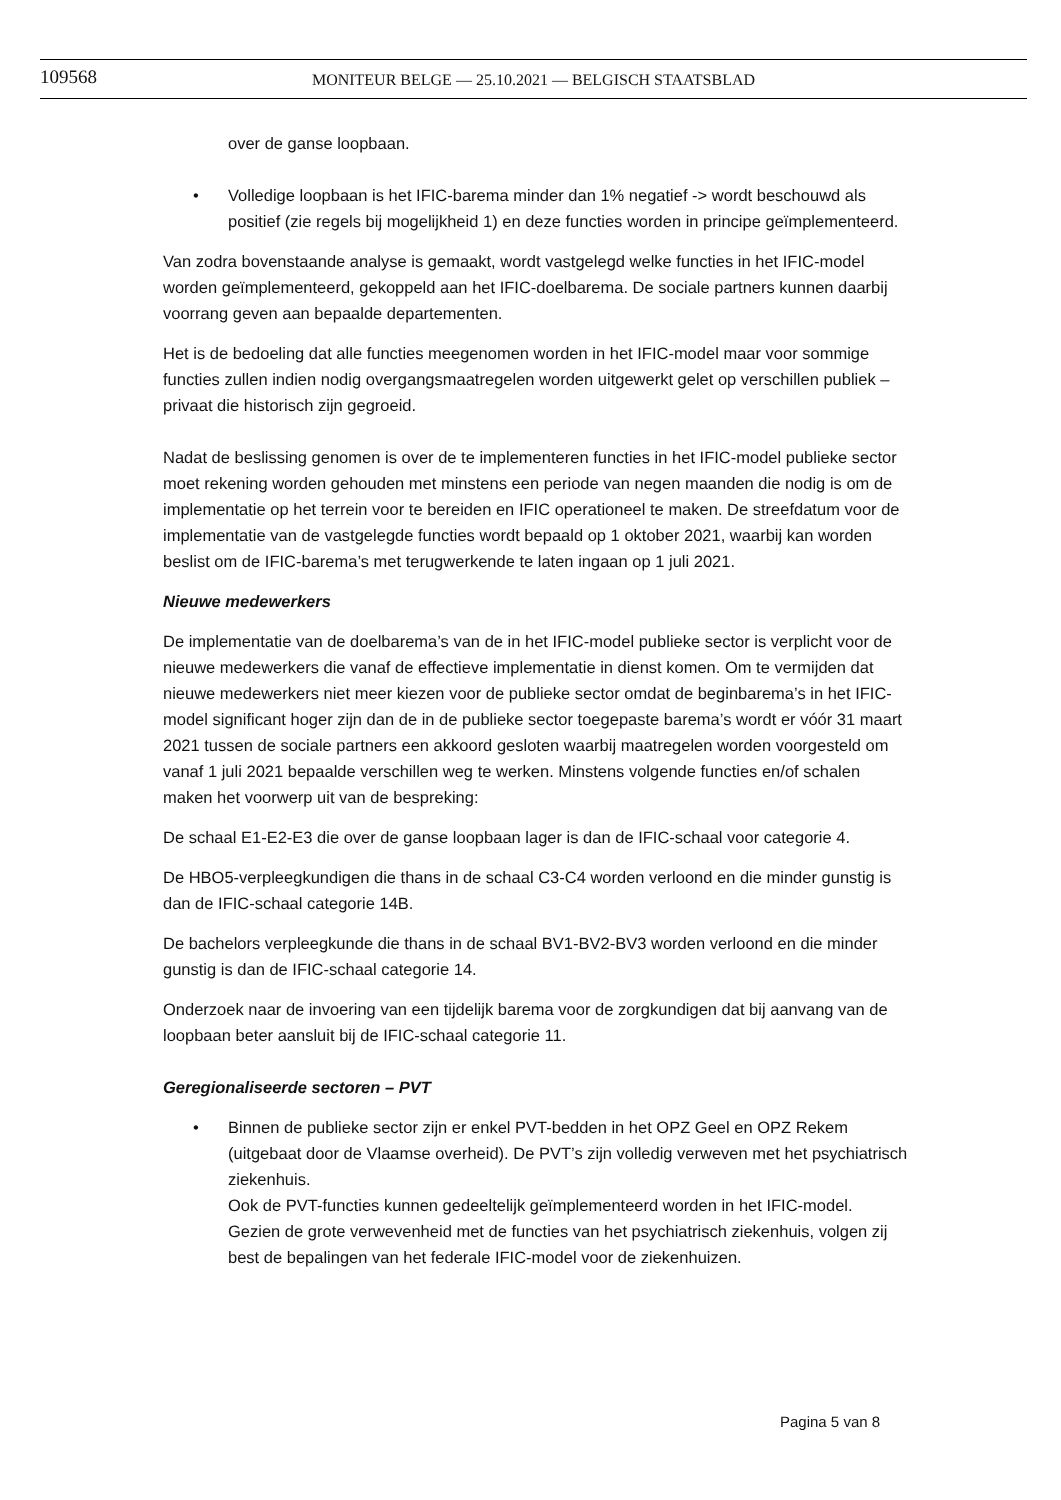109568
MONITEUR BELGE — 25.10.2021 — BELGISCH STAATSBLAD
over de ganse loopbaan.
• Volledige loopbaan is het IFIC-barema minder dan 1% negatief -> wordt beschouwd als positief (zie regels bij mogelijkheid 1) en deze functies worden in principe geïmplementeerd.
Van zodra bovenstaande analyse is gemaakt, wordt vastgelegd welke functies in het IFIC-model worden geïmplementeerd, gekoppeld aan het IFIC-doelbarema. De sociale partners kunnen daarbij voorrang geven aan bepaalde departementen.
Het is de bedoeling dat alle functies meegenomen worden in het IFIC-model maar voor sommige functies zullen indien nodig overgangsmaatregelen worden uitgewerkt gelet op verschillen publiek – privaat die historisch zijn gegroeid.
Nadat de beslissing genomen is over de te implementeren functies in het IFIC-model publieke sector moet rekening worden gehouden met minstens een periode van negen maanden die nodig is om de implementatie op het terrein voor te bereiden en IFIC operationeel te maken. De streefdatum voor de implementatie van de vastgelegde functies wordt bepaald op 1 oktober 2021, waarbij kan worden beslist om de IFIC-barema’s met terugwerkende te laten ingaan op 1 juli 2021.
Nieuwe medewerkers
De implementatie van de doelbarema’s van de in het IFIC-model publieke sector is verplicht voor de nieuwe medewerkers die vanaf de effectieve implementatie in dienst komen. Om te vermijden dat nieuwe medewerkers niet meer kiezen voor de publieke sector omdat de beginbarema’s in het IFIC-model significant hoger zijn dan de in de publieke sector toegepaste barema’s wordt er vóór 31 maart 2021 tussen de sociale partners een akkoord gesloten waarbij maatregelen worden voorgesteld om vanaf 1 juli 2021 bepaalde verschillen weg te werken. Minstens volgende functies en/of schalen maken het voorwerp uit van de bespreking:
De schaal E1-E2-E3 die over de ganse loopbaan lager is dan de IFIC-schaal voor categorie 4.
De HBO5-verpleegkundigen die thans in de schaal C3-C4 worden verloond en die minder gunstig is dan de IFIC-schaal categorie 14B.
De bachelors verpleegkunde die thans in de schaal BV1-BV2-BV3 worden verloond en die minder gunstig is dan de IFIC-schaal categorie 14.
Onderzoek naar de invoering van een tijdelijk barema voor de zorgkundigen dat bij aanvang van de loopbaan beter aansluit bij de IFIC-schaal categorie 11.
Geregionaliseerde sectoren – PVT
• Binnen de publieke sector zijn er enkel PVT-bedden in het OPZ Geel en OPZ Rekem (uitgebaat door de Vlaamse overheid). De PVT’s zijn volledig verweven met het psychiatrisch ziekenhuis.
Ook de PVT-functies kunnen gedeeltelijk geïmplementeerd worden in het IFIC-model. Gezien de grote verwevenheid met de functies van het psychiatrisch ziekenhuis, volgen zij best de bepalingen van het federale IFIC-model voor de ziekenhuizen.
Pagina 5 van 8